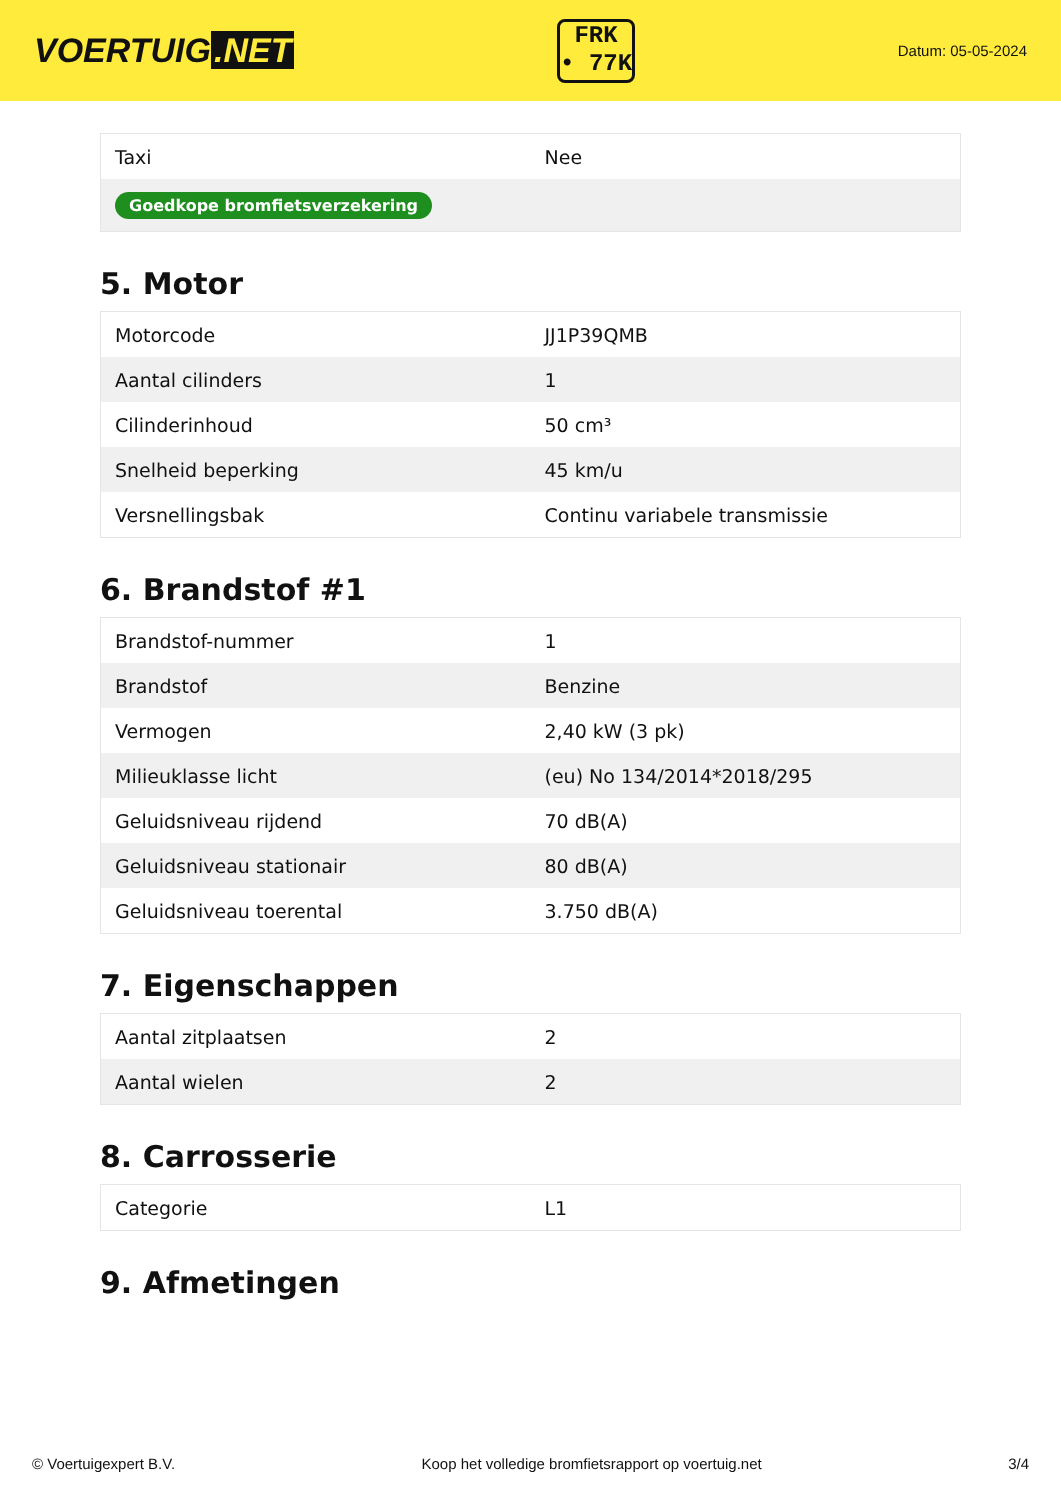VOERTUIG.NET
FRK
• 77K
Datum: 05-05-2024
| Taxi | Nee |
| Goedkope bromfietsverzekering | |
5. Motor
| Motorcode | JJ1P39QMB |
| Aantal cilinders | 1 |
| Cilinderinhoud | 50 cm³ |
| Snelheid beperking | 45 km/u |
| Versnellingsbak | Continu variabele transmissie |
6. Brandstof #1
| Brandstof-nummer | 1 |
| Brandstof | Benzine |
| Vermogen | 2,40 kW (3 pk) |
| Milieuklasse licht | (eu) No 134/2014*2018/295 |
| Geluidsniveau rijdend | 70 dB(A) |
| Geluidsniveau stationair | 80 dB(A) |
| Geluidsniveau toerental | 3.750 dB(A) |
7. Eigenschappen
| Aantal zitplaatsen | 2 |
| Aantal wielen | 2 |
8. Carrosserie
| Categorie | L1 |
9. Afmetingen
© Voertuigexpert B.V. Koop het volledige bromfietsrapport op voertuig.net 3/4